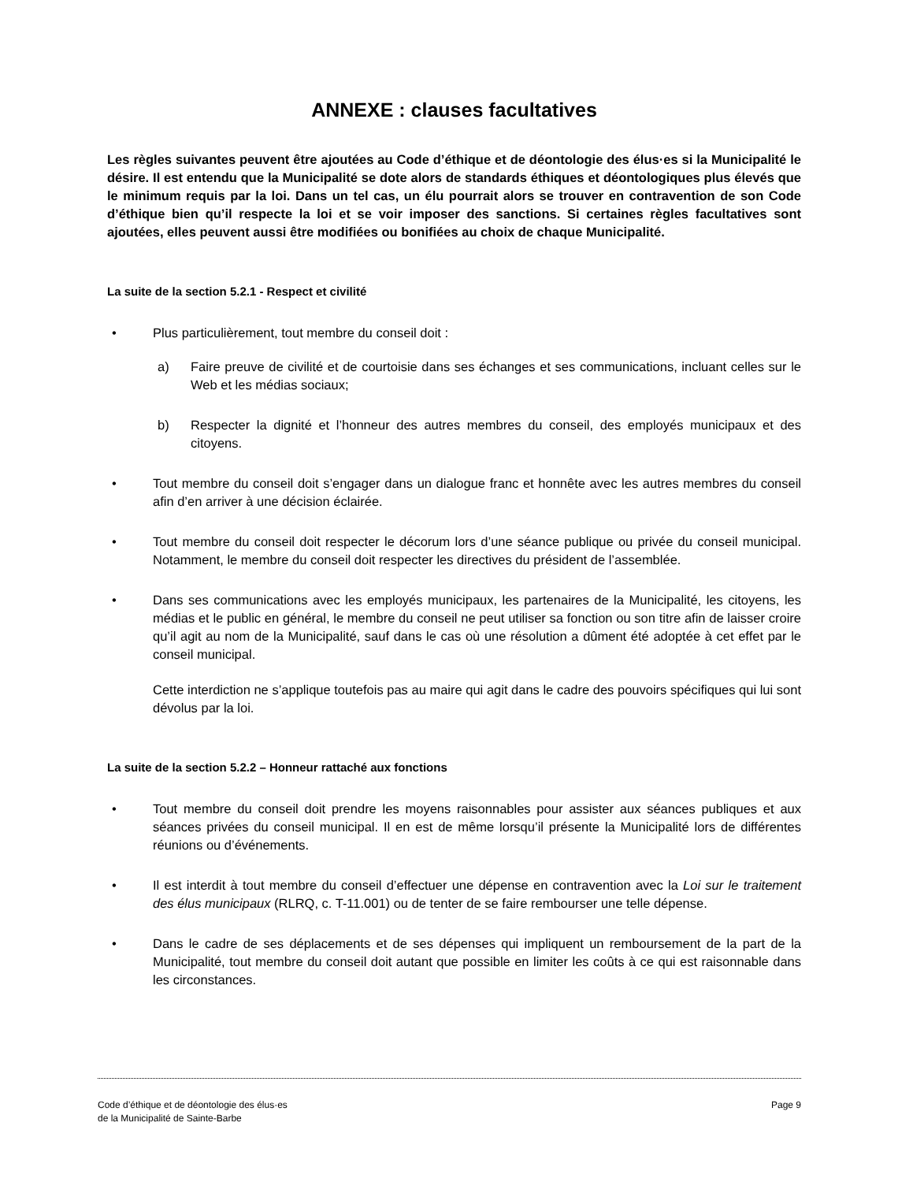ANNEXE : clauses facultatives
Les règles suivantes peuvent être ajoutées au Code d’éthique et de déontologie des élus·es si la Municipalité le désire. Il est entendu que la Municipalité se dote alors de standards éthiques et déontologiques plus élevés que le minimum requis par la loi. Dans un tel cas, un élu pourrait alors se trouver en contravention de son Code d’éthique bien qu’il respecte la loi et se voir imposer des sanctions. Si certaines règles facultatives sont ajoutées, elles peuvent aussi être modifiées ou bonifiées au choix de chaque Municipalité.
La suite de la section 5.2.1 - Respect et civilité
• Plus particulièrement, tout membre du conseil doit :
a) Faire preuve de civilité et de courtoisie dans ses échanges et ses communications, incluant celles sur le Web et les médias sociaux;
b) Respecter la dignité et l’honneur des autres membres du conseil, des employés municipaux et des citoyens.
• Tout membre du conseil doit s’engager dans un dialogue franc et honnête avec les autres membres du conseil afin d’en arriver à une décision éclairée.
• Tout membre du conseil doit respecter le décorum lors d’une séance publique ou privée du conseil municipal. Notamment, le membre du conseil doit respecter les directives du président de l’assemblée.
• Dans ses communications avec les employés municipaux, les partenaires de la Municipalité, les citoyens, les médias et le public en général, le membre du conseil ne peut utiliser sa fonction ou son titre afin de laisser croire qu’il agit au nom de la Municipalité, sauf dans le cas où une résolution a dûment été adoptée à cet effet par le conseil municipal.
Cette interdiction ne s’applique toutefois pas au maire qui agit dans le cadre des pouvoirs spécifiques qui lui sont dévolus par la loi.
La suite de la section 5.2.2 – Honneur rattaché aux fonctions
• Tout membre du conseil doit prendre les moyens raisonnables pour assister aux séances publiques et aux séances privées du conseil municipal. Il en est de même lorsqu’il présente la Municipalité lors de différentes réunions ou d’événements.
• Il est interdit à tout membre du conseil d’effectuer une dépense en contravention avec la Loi sur le traitement des élus municipaux (RLRQ, c. T-11.001) ou de tenter de se faire rembourser une telle dépense.
• Dans le cadre de ses déplacements et de ses dépenses qui impliquent un remboursement de la part de la Municipalité, tout membre du conseil doit autant que possible en limiter les coûts à ce qui est raisonnable dans les circonstances.
Code d’éthique et de déontologie des élus·es
de la Municipalité de Sainte-Barbe Page 9